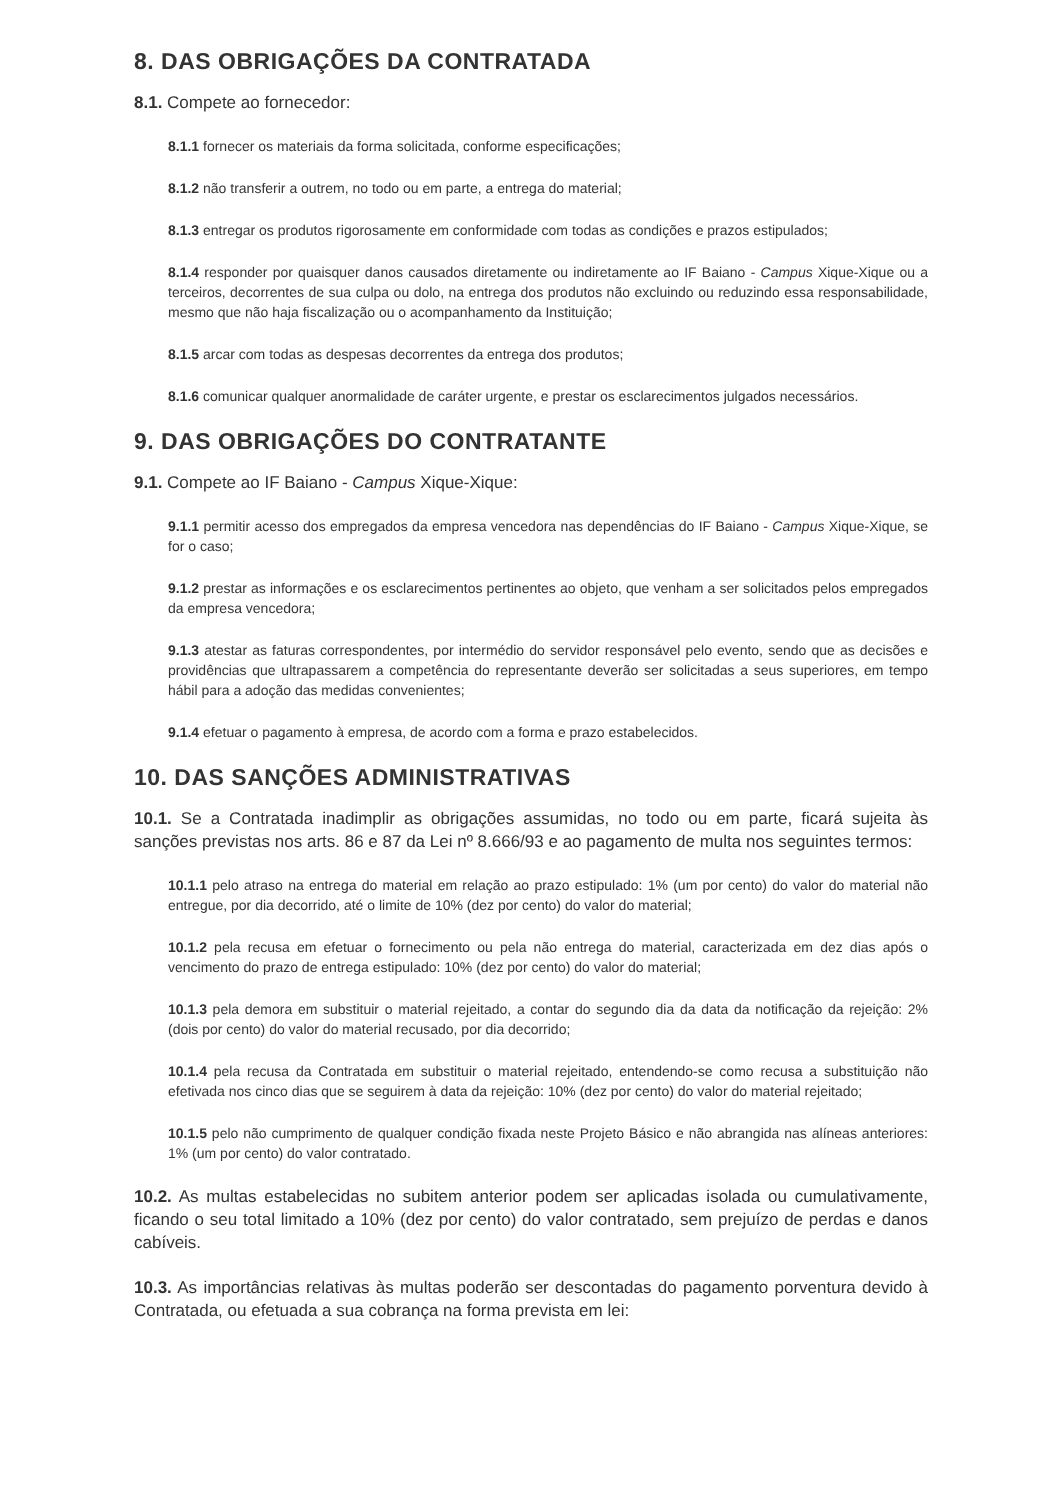8. DAS OBRIGAÇÕES DA CONTRATADA
8.1. Compete ao fornecedor:
8.1.1 fornecer os materiais da forma solicitada, conforme especificações;
8.1.2 não transferir a outrem, no todo ou em parte, a entrega do material;
8.1.3 entregar os produtos rigorosamente em conformidade com todas as condições e prazos estipulados;
8.1.4 responder por quaisquer danos causados diretamente ou indiretamente ao IF Baiano - Campus Xique-Xique ou a terceiros, decorrentes de sua culpa ou dolo, na entrega dos produtos não excluindo ou reduzindo essa responsabilidade, mesmo que não haja fiscalização ou o acompanhamento da Instituição;
8.1.5 arcar com todas as despesas decorrentes da entrega dos produtos;
8.1.6 comunicar qualquer anormalidade de caráter urgente, e prestar os esclarecimentos julgados necessários.
9. DAS OBRIGAÇÕES DO CONTRATANTE
9.1. Compete ao IF Baiano - Campus Xique-Xique:
9.1.1 permitir acesso dos empregados da empresa vencedora nas dependências do IF Baiano - Campus Xique-Xique, se for o caso;
9.1.2 prestar as informações e os esclarecimentos pertinentes ao objeto, que venham a ser solicitados pelos empregados da empresa vencedora;
9.1.3 atestar as faturas correspondentes, por intermédio do servidor responsável pelo evento, sendo que as decisões e providências que ultrapassarem a competência do representante deverão ser solicitadas a seus superiores, em tempo hábil para a adoção das medidas convenientes;
9.1.4 efetuar o pagamento à empresa, de acordo com a forma e prazo estabelecidos.
10. DAS SANÇÕES ADMINISTRATIVAS
10.1. Se a Contratada inadimplir as obrigações assumidas, no todo ou em parte, ficará sujeita às sanções previstas nos arts. 86 e 87 da Lei nº 8.666/93 e ao pagamento de multa nos seguintes termos:
10.1.1 pelo atraso na entrega do material em relação ao prazo estipulado: 1% (um por cento) do valor do material não entregue, por dia decorrido, até o limite de 10% (dez por cento) do valor do material;
10.1.2 pela recusa em efetuar o fornecimento ou pela não entrega do material, caracterizada em dez dias após o vencimento do prazo de entrega estipulado: 10% (dez por cento) do valor do material;
10.1.3 pela demora em substituir o material rejeitado, a contar do segundo dia da data da notificação da rejeição: 2% (dois por cento) do valor do material recusado, por dia decorrido;
10.1.4 pela recusa da Contratada em substituir o material rejeitado, entendendo-se como recusa a substituição não efetivada nos cinco dias que se seguirem à data da rejeição: 10% (dez por cento) do valor do material rejeitado;
10.1.5 pelo não cumprimento de qualquer condição fixada neste Projeto Básico e não abrangida nas alíneas anteriores: 1% (um por cento) do valor contratado.
10.2. As multas estabelecidas no subitem anterior podem ser aplicadas isolada ou cumulativamente, ficando o seu total limitado a 10% (dez por cento) do valor contratado, sem prejuízo de perdas e danos cabíveis.
10.3. As importâncias relativas às multas poderão ser descontadas do pagamento porventura devido à Contratada, ou efetuada a sua cobrança na forma prevista em lei: